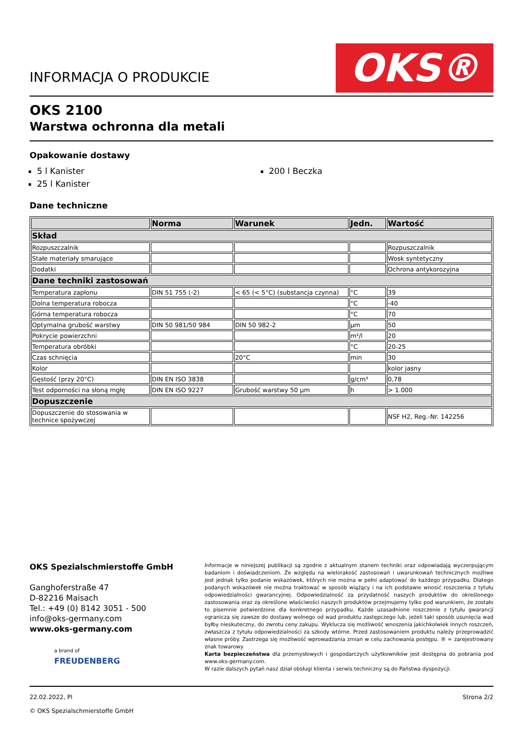INFORMACJA O PRODUKCIE
OKS®
OKS 2100
Warstwa ochronna dla metali
Opakowanie dostawy
5 l Kanister
25 l Kanister
200 l Beczka
Dane techniczne
| | Norma | Warunek | Jedn. | Wartość |
| --- | --- | --- | --- | --- |
| Skład | | | | |
| Rozpuszczalnik | | | | Rozpuszczalnik |
| Stałe materiały smarujące | | | | Wosk syntetyczny |
| Dodatki | | | | Ochrona antykorozyjna |
| Dane techniki zastosowań | | | | |
| Temperatura zapłonu | DIN 51 755 (-2) | < 65 (< 5°C) (substancja czynna) | °C | 39 |
| Dolna temperatura robocza | | | °C | -40 |
| Górna temperatura robocza | | | °C | 70 |
| Optymalna grubość warstwy | DIN 50 981/50 984 | DIN 50 982-2 | µm | 50 |
| Pokrycie powierzchni | | | m²/l | 20 |
| Temperatura obróbki | | | °C | 20-25 |
| Czas schnięcia | | 20°C | min | 30 |
| Kolor | | | | kolor jasny |
| Gęstość (przy 20°C) | DIN EN ISO 3838 | | g/cm³ | 0,78 |
| Test odporności na słoną mgłę | DIN EN ISO 9227 | Grubość warstwy 50 µm | h | > 1.000 |
| Dopuszczenie | | | | |
| Dopuszczenie do stosowania w technice spożywczej | | | | NSF H2, Reg.-Nr. 142256 |
OKS Spezialschmierstoffe GmbH
Ganghoferstraße 47
D-82216 Maisach
Tel.: +49 (0) 8142 3051 - 500
info@oks-germany.com
www.oks-germany.com
a brand of
FREUDENBERG
Informacje w niniejszej publikacji są zgodne z aktualnym stanem techniki oraz odpowiadają wyczerpującym badaniom i doświadczeniom. Ze względu na wielorakość zastosowań i uwarunkowań technicznych możliwe jest jednak tylko podanie wskazówek, których nie można w pełni adaptować do każdego przypadku. Dlatego podanych wskazówek nie można traktować w sposób wiążący i na ich podstawie wnosić roszczenia z tytułu odpowiedzialności gwarancyjnej. Odpowiedzialność za przydatność naszych produktów do określonego zastosowania oraz za określone właściwości naszych produktów przejmujemy tylko pod warunkiem, że zostało to pisemnie potwierdzone dla konkretnego przypadku. Każde uzasadnione roszczenie z tytułu gwarancji ogranicza się zawsze do dostawy wolnego od wad produktu zastępczego lub, jeżeli taki sposób usunięcia wad byłby nieskuteczny, do zwrotu ceny zakupu. Wyklucza się możliwość wnoszenia jakichkolwiek innych roszczeń, zwłaszcza z tytułu odpowiedzialności za szkody wtórne. Przed zastosowaniem produktu należy przeprowadzić własne próby. Zastrzega się możliwość wprowadzania zmian w celu zachowania postępu. ® = zarejestrowany znak towarowy
Karta bezpieczeństwa dla przemysłowych i gospodarczych użytkowników jest dostępna do pobrania pod www.oks-germany.com.
W razie dalszych pytań nasz dział obsługi klienta i serwis techniczny są do Państwa dyspozycji.
22.02.2022, Pl
© OKS Spezialschmierstoffe GmbH
Strona 2/2